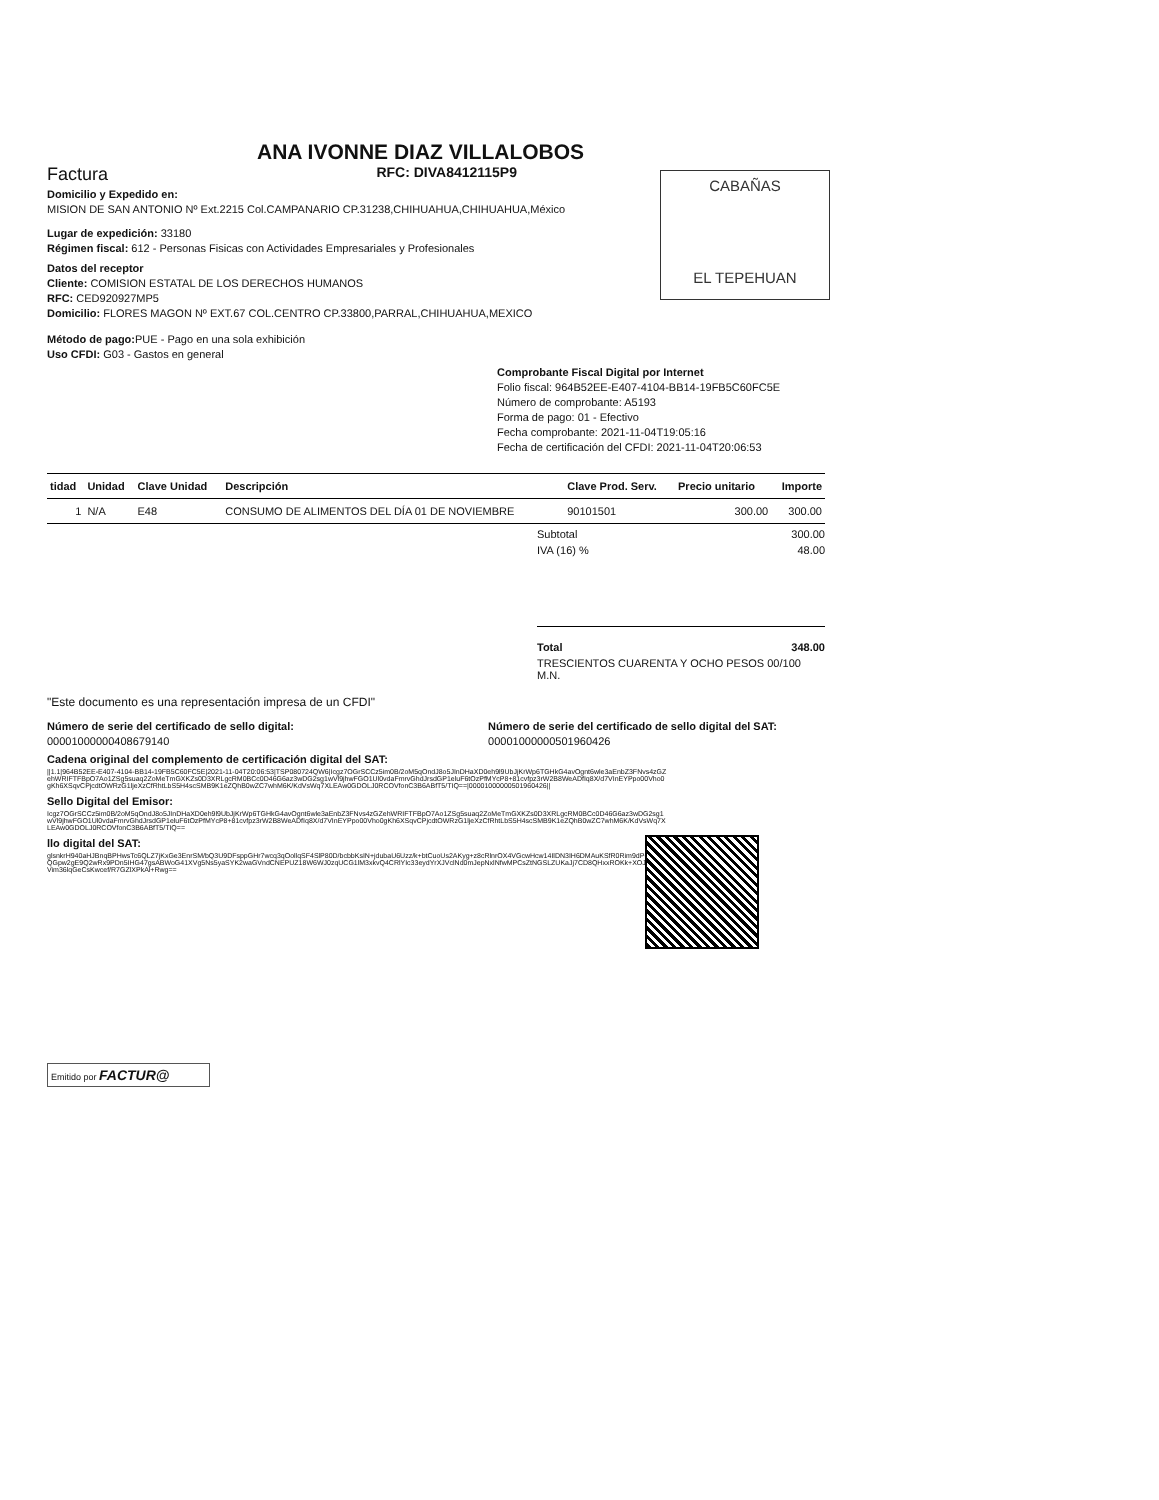ANA IVONNE DIAZ VILLALOBOS
Factura RFC: DIVA8412115P9
CABAÑAS
EL TEPEHUAN
Domicilio y Expedido en:
MISION DE SAN ANTONIO Nº Ext.2215 Col.CAMPANARIO CP.31238,CHIHUAHUA,CHIHUAHUA,México
Lugar de expedición: 33180
Régimen fiscal: 612 - Personas Fisicas con Actividades Empresariales y Profesionales
Datos del receptor
Cliente: COMISION ESTATAL DE LOS DERECHOS HUMANOS
RFC: CED920927MP5
Domicilio: FLORES MAGON Nº EXT.67 COL.CENTRO CP.33800,PARRAL,CHIHUAHUA,MEXICO
Método de pago: PUE - Pago en una sola exhibición
Uso CFDI: G03 - Gastos en general
Comprobante Fiscal Digital por Internet
Folio fiscal: 964B52EE-E407-4104-BB14-19FB5C60FC5E
Número de comprobante: A5193
Forma de pago: 01 - Efectivo
Fecha comprobante: 2021-11-04T19:05:16
Fecha de certificación del CFDI: 2021-11-04T20:06:53
| tidad | Unidad | Clave Unidad | Descripción | Clave Prod. Serv. | Precio unitario | Importe |
| --- | --- | --- | --- | --- | --- | --- |
| 1 | N/A | E48 | CONSUMO DE ALIMENTOS DEL DÍA 01 DE NOVIEMBRE | 90101501 | 300.00 | 300.00 |
Subtotal 300.00
IVA (16) % 48.00
Total 348.00
TRESCIENTOS CUARENTA Y OCHO PESOS 00/100 M.N.
"Este documento es una representación impresa de un CFDI"
Número de serie del certificado de sello digital:
00001000000408679140
Número de serie del certificado de sello digital del SAT:
00001000000501960426
Cadena original del complemento de certificación digital del SAT:
||1.1|964B52EE-E407-4104-BB14-19FB5C60FC5E|2021-11-04T20:06:53|TSP080724QW6|Icgz7OGrSCCz5im0B/2oM5qOndJ8o5JInDHaXD0eh9l9UbJjKrWp6TGHkG4avOgnt6wle3aEnbZ3FNvs4zGZehWRIFTFBpO7Ao1ZSg5suaq2ZoMeTmGXKZs0D3XRLgcRM0BCc0D46G6az3wDG2sg1wVl9jhwFGO1Ul0vdaFmrvGhdJrsdGP1eluF6tOzPfMYcP8+81cvfpz3rW2B8WeADfIq8X/d7VInEYPpo00Vho0gKh6XSqvCPjcdtOWRzG1ljeXzCfRhtLbS5H4scSMB9K1eZQhB0wZC7whM6K/KdVsWq7XLEAw0GDOLJ0RCOVfonC3B6ABfT5/TIQ==|00001000000501960426||
Sello Digital del Emisor:
Icgz7OGrSCCz5im0B/2oM5qOndJ8o5JInDHaXD0eh9l9UbJjKrWp6TGHkG4avOgnt6wle3aEnbZ3FNvs4zGZehWRIFTFBpO7Ao1ZSg5suaq2ZoMeTmGXKZs0D3XRLgcRM0BCc0D46G6az3wDG2sg1wVl9jhwFGO1Ul0vdaFmrvGhdJrsdGP1eluF6tOzPfMYcP8+81cvfpz3rW2B8WeADfIq8X/d7VInEYPpo00Vho0gKh6XSqvCPjcdtOWRzG1ljeXzCfRhtLbS5H4scSMB9K1eZQhB0wZC7whM6K/KdVsWq7XLEAw0GDOLJ0RCOVfonC3B6ABfT5/TIQ==
llo digital del SAT:
glsnkrH940aHJBnqBPHwsTc6QLZ7jKxGe3EnrSM/bQ3U9DFsppGHr7wcq3qOollqSF4SlP80D/bcbbKsIN+jdubaU6Uzz/k+btCuoUs2AKyg+z8cRlnrOX4VGcwHcw14IlDN3IH6DMAuKSfR0Rim9dPQfmBQGpw2gE9Q2wRx9PDn5IHG47gsABWoG41XVg5Ns5yaSYK2waGVndCNEPUZ18W6WJ0zqUCG1lM3xkvQ4CRlYIc33eydYrXJVclNd0mJepNxlNfwMPCsZtNGSLZUKaJj7CD8QHxxROKk+XOJ86l9DVim36lqGeCsKwcef/R7GZlXPkAl+Rwg==
Emitido por FACTUR@